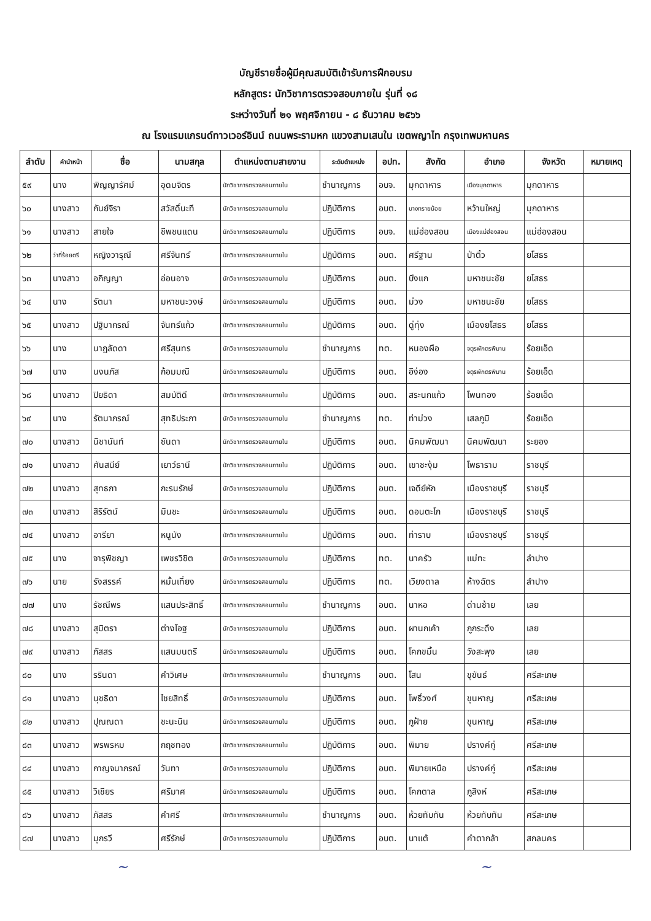บัญชีรายชื่อผู้มีคุณสมบัติเข้ารับการฝึกอบรม
หลักสูตร: นักวิชาการตรวจสอบภายใน รุ่นที่ ๑๘
ระหว่างวันที่ ๒๑ พฤศจิกายน - ๘ ธันวาคม ๒๕๖๖
ณ โรงแรมแกรนด์ทาวเวอร์อินน์ ถนนพระรามหก แขวงสามเสนใน เขตพญาไท กรุงเทพมหานคร
| ลำดับ | คำนำหน้า | ชื่อ | นามสกุล | ตำแหน่งตามสายงาน | ระดับตำแหน่ง | อปท. | สังกัด | อำเภอ | จังหวัด | หมายเหตุ |
| --- | --- | --- | --- | --- | --- | --- | --- | --- | --- | --- |
| ๕๙ | นาง | พิญญารัศม์ | อุดมจิตร | นักวิชาการตรวจสอบภายใน | ชำนาญการ | อบจ. | มุกดาหาร | เมืองมุกดาหาร | มุกดาหาร | |
| ๖๐ | นางสาว | กันย์จิรา | สวัสดิ์นะที | นักวิชาการตรวจสอบภายใน | ปฏิบัติการ | อบต. | บางทรายน้อย | หว้านใหญ่ | มุกดาหาร | |
| ๖๑ | นางสาว | สายใจ | ชีพชนแดน | นักวิชาการตรวจสอบภายใน | ปฏิบัติการ | อบจ. | แม่ฮ่องสอน | เมืองแม่ฮ่องสอน | แม่ฮ่องสอน | |
| ๖๒ | ว่าที่ร้อยตรี | หญิงวารุณี | ศรีจันทร์ | นักวิชาการตรวจสอบภายใน | ปฏิบัติการ | อบต. | ศรีฐาน | ป่าติ้ว | ยโสธร | |
| ๖๓ | นางสาว | อภิญญา | อ่อนอาจ | นักวิชาการตรวจสอบภายใน | ปฏิบัติการ | อบต. | บึงแก | มหาชนะชัย | ยโสธร | |
| ๖๔ | นาง | รัตนา | มหาชนะวงษ์ | นักวิชาการตรวจสอบภายใน | ปฏิบัติการ | อบต. | ม่วง | มหาชนะชัย | ยโสธร | |
| ๖๕ | นางสาว | ปฐิมากรณ์ | จันทร์แก้ว | นักวิชาการตรวจสอบภายใน | ปฏิบัติการ | อบต. | ดู่ทุ่ง | เมืองยโสธร | ยโสธร | |
| ๖๖ | นาง | นาฎลัดดา | ศรีสุนทร | นักวิชาการตรวจสอบภายใน | ชำนาญการ | ทต. | หนองผือ | จตุรพักตรพิมาน | ร้อยเอ็ด | |
| ๖๗ | นาง | นงนภัส | ก้อมมณี | นักวิชาการตรวจสอบภายใน | ปฏิบัติการ | อบต. | อีง่อง | จตุรพักตรพิมาน | ร้อยเอ็ด | |
| ๖๘ | นางสาว | ปิยธิดา | สมบัติดี | นักวิชาการตรวจสอบภายใน | ปฏิบัติการ | อบต. | สระนกแก้ว | โพนทอง | ร้อยเอ็ด | |
| ๖๙ | นาง | รัตนาภรณ์ | สุทธิประภา | นักวิชาการตรวจสอบภายใน | ชำนาญการ | ทต. | ท่าม่วง | เสลภูมิ | ร้อยเอ็ด | |
| ๗๐ | นางสาว | นิชานันท์ | ซันดา | นักวิชาการตรวจสอบภายใน | ปฏิบัติการ | อบต. | นิคมพัฒนา | นิคมพัฒนา | ระยอง | |
| ๗๑ | นางสาว | ศันสนีย์ | เยาว์ธานี | นักวิชาการตรวจสอบภายใน | ปฏิบัติการ | อบต. | เขาชะงุ้ม | โพธาราม | ราชบุรี | |
| ๗๒ | นางสาว | สุทธภา | กะรนรักษ์ | นักวิชาการตรวจสอบภายใน | ปฏิบัติการ | อบต. | เจดีย์หัก | เมืองราชบุรี | ราชบุรี | |
| ๗๓ | นางสาว | สิริรัตน์ | มินชะ | นักวิชาการตรวจสอบภายใน | ปฏิบัติการ | อบต. | ดอนตะโก | เมืองราชบุรี | ราชบุรี | |
| ๗๔ | นางสาว | อารียา | หนูนัง | นักวิชาการตรวจสอบภายใน | ปฏิบัติการ | อบต. | ท่าราบ | เมืองราชบุรี | ราชบุรี | |
| ๗๕ | นาง | จารุพิชญา | เพชรวิชิต | นักวิชาการตรวจสอบภายใน | ปฏิบัติการ | ทต. | นาครัว | แม่ทะ | ลำปาง | |
| ๗๖ | นาย | รังสรรค์ | หมั้นเที่ยง | นักวิชาการตรวจสอบภายใน | ปฏิบัติการ | ทต. | เวียงตาล | ห้างฉัตร | ลำปาง | |
| ๗๗ | นาง | รัชณีพร | แสนประสิทธิ์ | นักวิชาการตรวจสอบภายใน | ชำนาญการ | อบต. | นาหอ | ด่านซ้าย | เลย | |
| ๗๘ | นางสาว | สุมิตรา | ต่างโอฐ | นักวิชาการตรวจสอบภายใน | ปฏิบัติการ | อบต. | ผานกเค้า | ภูกระดึง | เลย | |
| ๗๙ | นางสาว | ภัสสร | แสนมนตรี | นักวิชาการตรวจสอบภายใน | ปฏิบัติการ | อบต. | โคกขมิ้น | วังสะพุง | เลย | |
| ๘๐ | นาง | รรินดา | คำวิเศษ | นักวิชาการตรวจสอบภายใน | ชำนาญการ | อบต. | โสน | ขุขันธ์ | ศรีสะเกษ | |
| ๘๑ | นางสาว | นุชธิดา | ไชยสิทธิ์ | นักวิชาการตรวจสอบภายใน | ปฏิบัติการ | อบต. | โพธิ์วงศ์ | ขุนหาญ | ศรีสะเกษ | |
| ๘๒ | นางสาว | ปุณณดา | ชะนะนิน | นักวิชาการตรวจสอบภายใน | ปฏิบัติการ | อบต. | ภูฝ้าย | ขุนหาญ | ศรีสะเกษ | |
| ๘๓ | นางสาว | พรพรหม | กฤชทอง | นักวิชาการตรวจสอบภายใน | ปฏิบัติการ | อบต. | พิมาย | ปรางค์กู่ | ศรีสะเกษ | |
| ๘๔ | นางสาว | กาญจนาภรณ์ | วันทา | นักวิชาการตรวจสอบภายใน | ปฏิบัติการ | อบต. | พิมายเหนือ | ปรางค์กู่ | ศรีสะเกษ | |
| ๘๕ | นางสาว | วิเชียร | ศรีมาศ | นักวิชาการตรวจสอบภายใน | ปฏิบัติการ | อบต. | โคกตาล | ภูสิงห์ | ศรีสะเกษ | |
| ๘๖ | นางสาว | ภัสสร | คำศรี | นักวิชาการตรวจสอบภายใน | ชำนาญการ | อบต. | ห้วยทับทัน | ห้วยทับทัน | ศรีสะเกษ | |
| ๘๗ | นางสาว | มุกรวี | ศรีรักษ์ | นักวิชาการตรวจสอบภายใน | ปฏิบัติการ | อบต. | นาแต้ | คำตากล้า | สกลนคร | |
~ ~